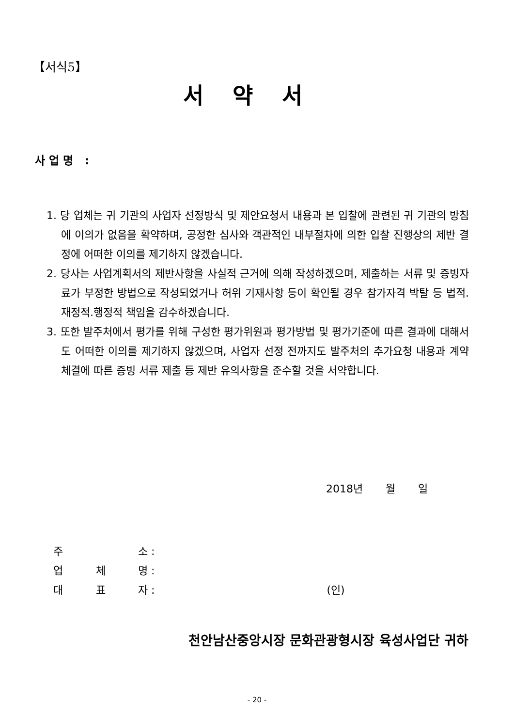【서식5】
서약서
사업명 :
1. 당 업체는 귀 기관의 사업자 선정방식 및 제안요청서 내용과 본 입찰에 관련된 귀 기관의 방침에 이의가 없음을 확약하며, 공정한 심사와 객관적인 내부절차에 의한 입찰 진행상의 제반 결정에 어떠한 이의를 제기하지 않겠습니다.
2. 당사는 사업계획서의 제반사항을 사실적 근거에 의해 작성하겠으며, 제출하는 서류 및 증빙자료가 부정한 방법으로 작성되었거나 허위 기재사항 등이 확인될 경우 참가자격 박탈 등 법적.재정적.행정적 책임을 감수하겠습니다.
3. 또한 발주처에서 평가를 위해 구성한 평가위원과 평가방법 및 평가기준에 따른 결과에 대해서도 어떠한 이의를 제기하지 않겠으며, 사업자 선정 전까지도 발주처의 추가요청 내용과 계약체결에 따른 증빙 서류 제출 등 제반 유의사항을 준수할 것을 서약합니다.
2018년 월 일
주 소 :
업 체 명 :
대 표 자 : (인)
천안남산중앙시장 문화관광형시장 육성사업단 귀하
- 20 -